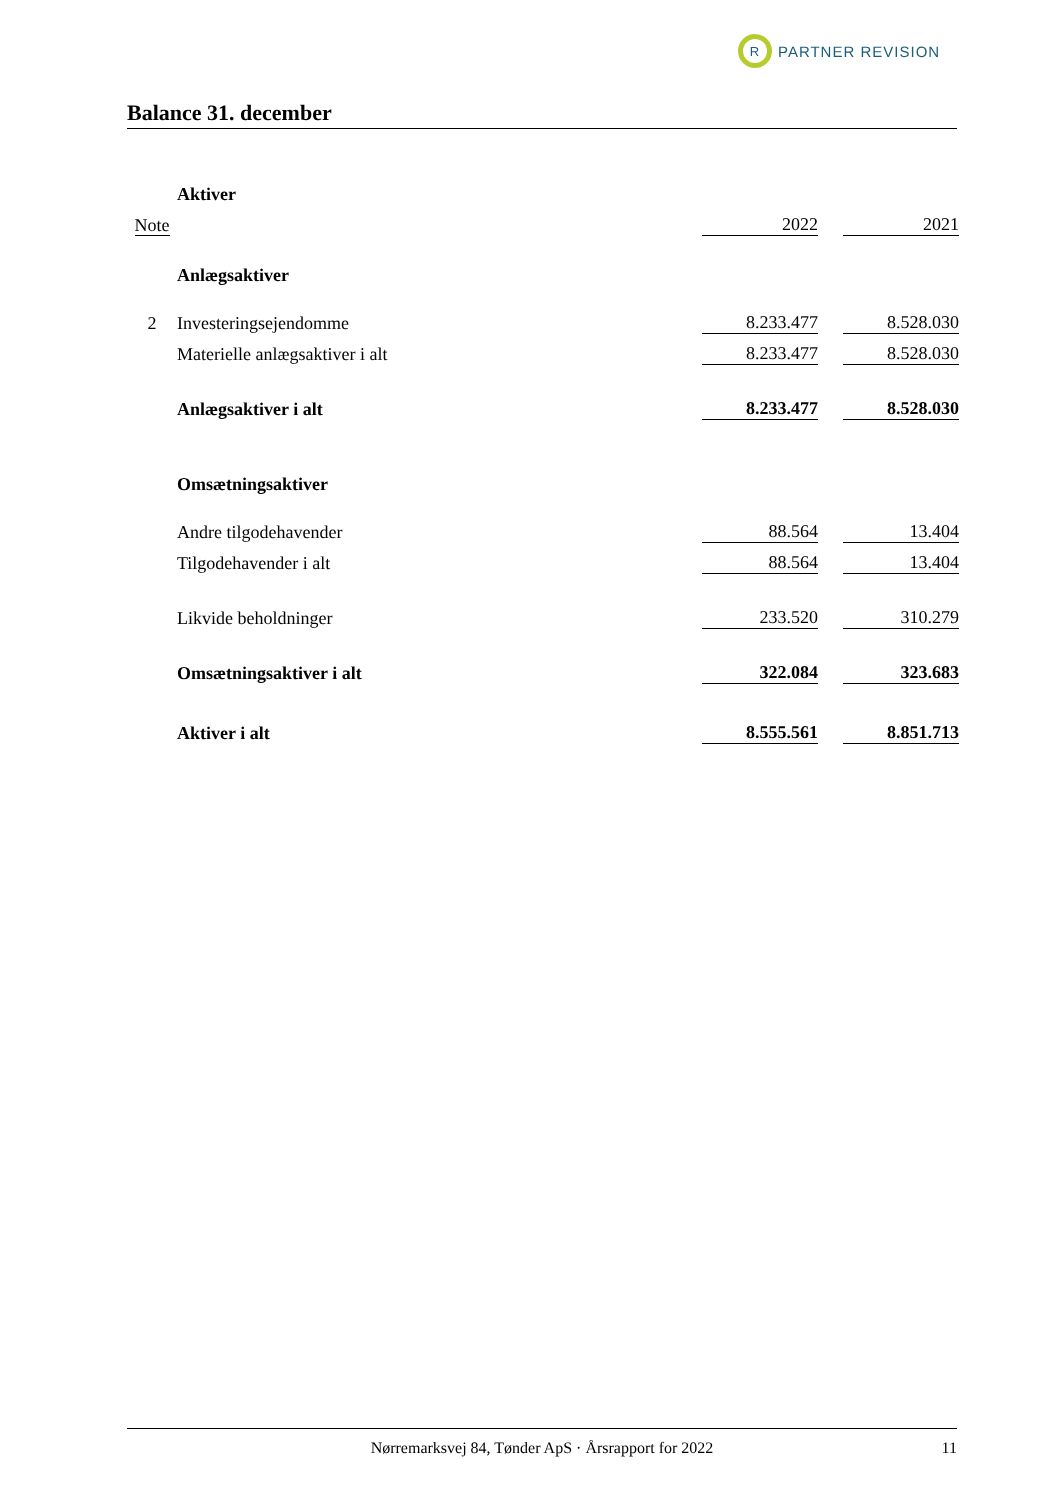R
PARTNER REVISION
Balance 31. december
| | Aktiver | | | |
| Note | | 2022 | | 2021 |
| | Anlægsaktiver | | | |
| 2 | Investeringsejendomme | 8.233.477 | | 8.528.030 |
| | Materielle anlægsaktiver i alt | 8.233.477 | | 8.528.030 |
| | Anlægsaktiver i alt | 8.233.477 | | 8.528.030 |
| | Omsætningsaktiver | | | |
| | Andre tilgodehavender | 88.564 | | 13.404 |
| | Tilgodehavender i alt | 88.564 | | 13.404 |
| | Likvide beholdninger | 233.520 | | 310.279 |
| | Omsætningsaktiver i alt | 322.084 | | 323.683 |
| | Aktiver i alt | 8.555.561 | | 8.851.713 |
Nørremarksvej 84, Tønder ApS · Årsrapport for 2022 11